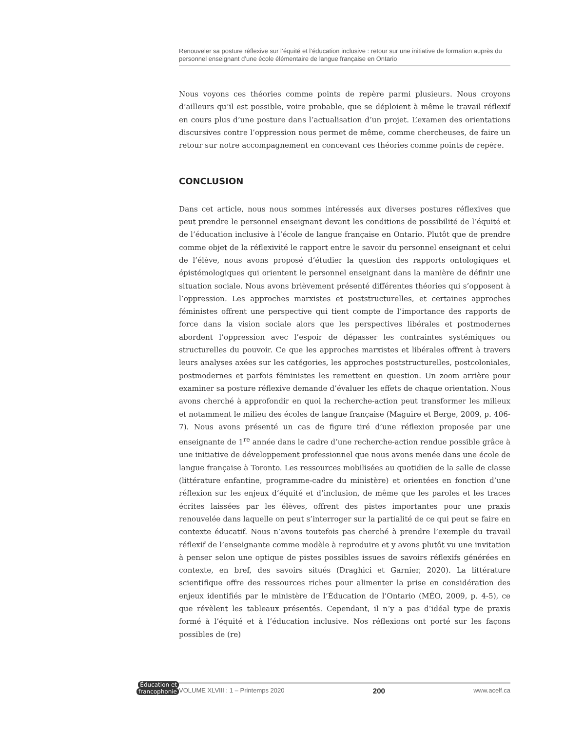Renouveler sa posture réflexive sur l’équité et l’éducation inclusive : retour sur une initiative de formation auprès du personnel enseignant d’une école élémentaire de langue française en Ontario
Nous voyons ces théories comme points de repère parmi plusieurs. Nous croyons d’ailleurs qu’il est possible, voire probable, que se déploient à même le travail réflexif en cours plus d’une posture dans l’actualisation d’un projet. L’examen des orientations discursives contre l’oppression nous permet de même, comme chercheuses, de faire un retour sur notre accompagnement en concevant ces théories comme points de repère.
CONCLUSION
Dans cet article, nous nous sommes intéressés aux diverses postures réflexives que peut prendre le personnel enseignant devant les conditions de possibilité de l’équité et de l’éducation inclusive à l’école de langue française en Ontario. Plutôt que de prendre comme objet de la réflexivité le rapport entre le savoir du personnel enseignant et celui de l’élève, nous avons proposé d’étudier la question des rapports ontologiques et épistémologiques qui orientent le personnel enseignant dans la manière de définir une situation sociale. Nous avons brièvement présenté différentes théories qui s’opposent à l’oppression. Les approches marxistes et poststructurelles, et certaines approches féministes offrent une perspective qui tient compte de l’importance des rapports de force dans la vision sociale alors que les perspectives libérales et postmodernes abordent l’oppression avec l’espoir de dépasser les contraintes systémiques ou structurelles du pouvoir. Ce que les approches marxistes et libérales offrent à travers leurs analyses axées sur les catégories, les approches poststructurelles, postcoloniales, postmodernes et parfois féministes les remettent en question. Un zoom arrière pour examiner sa posture réflexive demande d’évaluer les effets de chaque orientation. Nous avons cherché à approfondir en quoi la recherche-action peut transformer les milieux et notamment le milieu des écoles de langue française (Maguire et Berge, 2009, p. 406-7). Nous avons présenté un cas de figure tiré d’une réflexion proposée par une enseignante de 1<sup>re</sup> année dans le cadre d’une recherche-action rendue possible grâce à une initiative de développement professionnel que nous avons menée dans une école de langue française à Toronto. Les ressources mobilisées au quotidien de la salle de classe (littérature enfantine, programme-cadre du ministère) et orientées en fonction d’une réflexion sur les enjeux d’équité et d’inclusion, de même que les paroles et les traces écrites laissées par les élèves, offrent des pistes importantes pour une praxis renouvelée dans laquelle on peut s’interroger sur la partialité de ce qui peut se faire en contexte éducatif. Nous n’avons toutefois pas cherché à prendre l’exemple du travail réflexif de l’enseignante comme modèle à reproduire et y avons plutôt vu une invitation à penser selon une optique de pistes possibles issues de savoirs réflexifs générées en contexte, en bref, des savoirs situés (Draghici et Garnier, 2020). La littérature scientifique offre des ressources riches pour alimenter la prise en considération des enjeux identifiés par le ministère de l’Éducation de l’Ontario (MÉO, 2009, p. 4-5), ce que révèlent les tableaux présentés. Cependant, il n’y a pas d’idéal type de praxis formé à l’équité et à l’éducation inclusive. Nos réflexions ont porté sur les façons possibles de (re)
Éducation et
francophonie
VOLUME XLVIII : 1 – Printemps 2020 200 www.acelf.ca